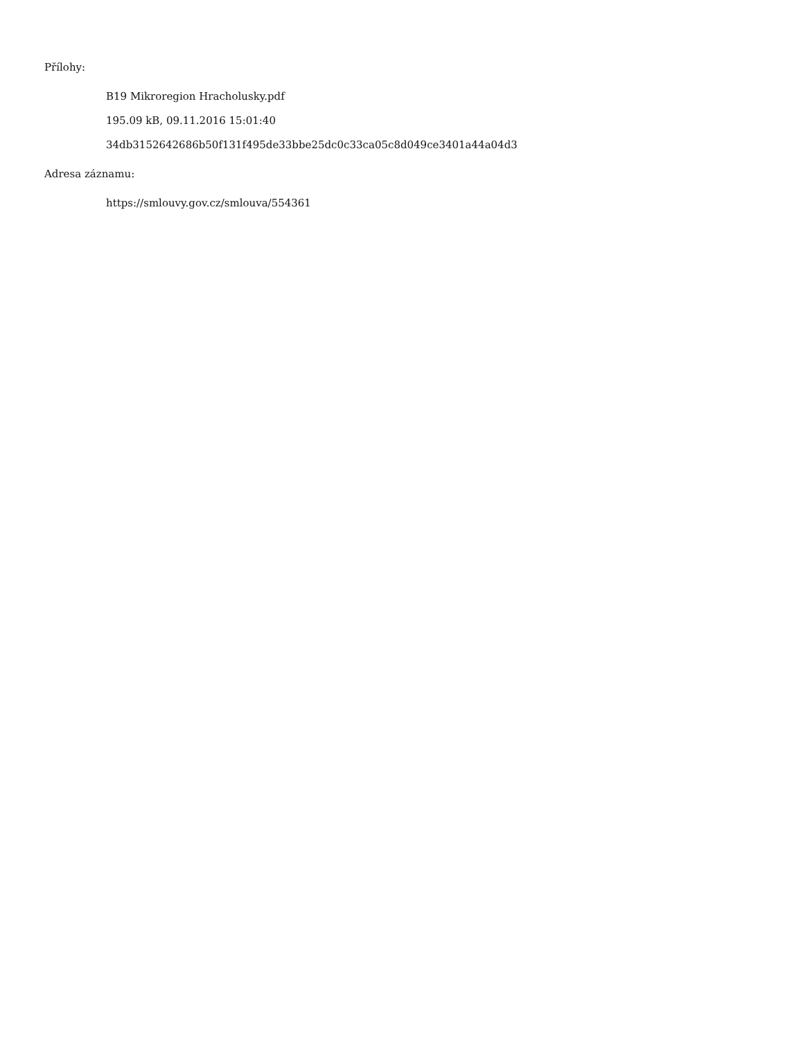Přílohy:
B19 Mikroregion Hracholusky.pdf
195.09 kB, 09.11.2016 15:01:40
34db3152642686b50f131f495de33bbe25dc0c33ca05c8d049ce3401a44a04d3
Adresa záznamu:
https://smlouvy.gov.cz/smlouva/554361